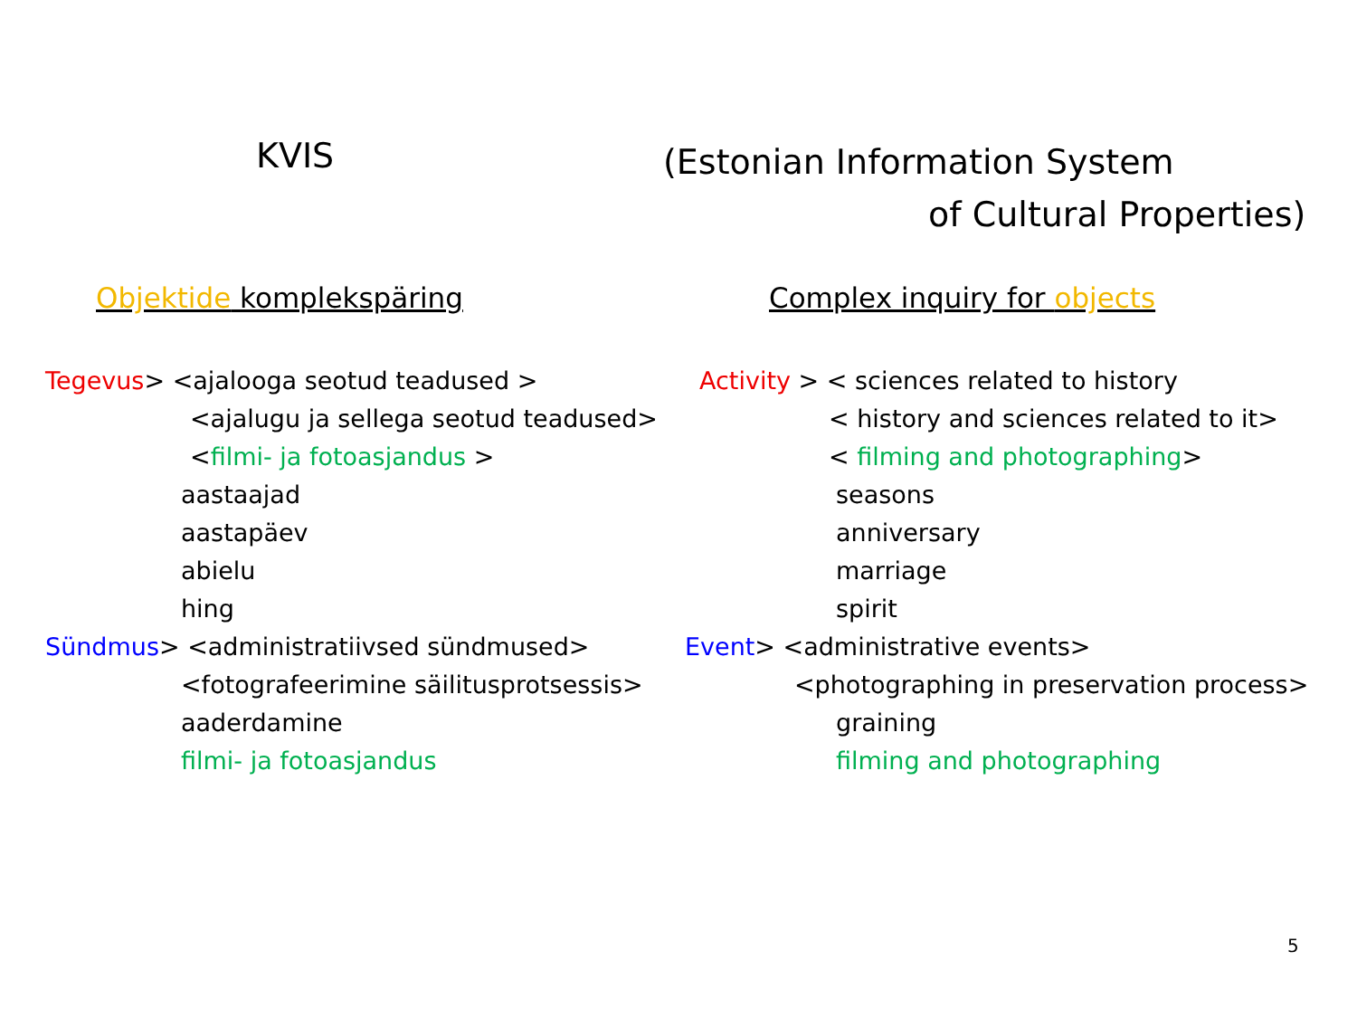KVIS
(Estonian Information System
of Cultural Properties)
Objektide komplekspäring
Tegevus> <ajalooga seotud teadused >
<ajalugu ja sellega seotud teadused>
<filmi- ja fotoasjandus >
aastaajad
aastapäev
abielu
hing
Sündmus> <administratiivsed sündmused>
<fotografeerimine säilitusprotsessis>
aaderdamine
filmi- ja fotoasjandus
Complex inquiry for objects
Activity > < sciences related to history
< history and sciences related to it>
< filming and photographing>
seasons
anniversary
marriage
spirit
Event> <administrative events>
<photographing in preservation process>
graining
filming and photographing
5